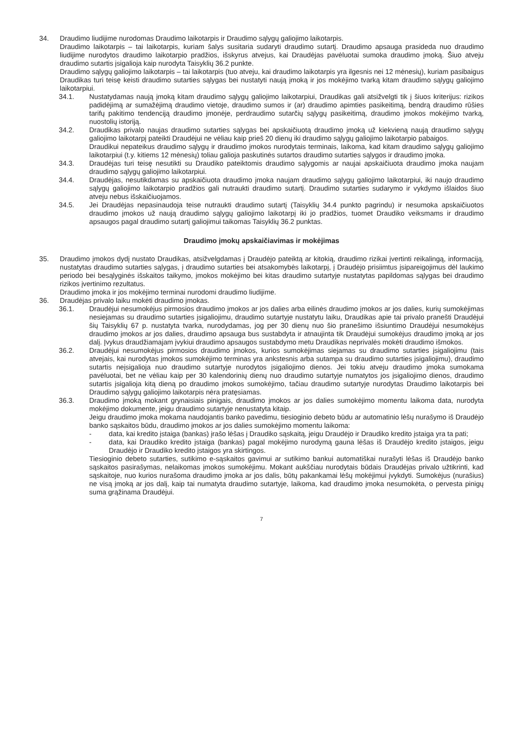34. Draudimo liudijime nurodomas Draudimo laikotarpis ir Draudimo sąlygų galiojimo laikotarpis.
Draudimo laikotarpis – tai laikotarpis, kuriam šalys susitaria sudaryti draudimo sutartį. Draudimo apsauga prasideda nuo draudimo liudijime nurodytos draudimo laikotarpio pradžios, išskyrus atvejus, kai Draudėjas pavėluotai sumoka draudimo įmoką. Šiuo atveju draudimo sutartis įsigalioja kaip nurodyta Taisyklių 36.2 punkte.
Draudimo sąlygų galiojimo laikotarpis – tai laikotarpis (tuo atveju, kai draudimo laikotarpis yra ilgesnis nei 12 mėnesių), kuriam pasibaigus Draudikas turi teisę keisti draudimo sutarties sąlygas bei nustatyti naują įmoką ir jos mokėjimo tvarką kitam draudimo sąlygų galiojimo laikotarpiui.
34.1. Nustatydamas naują įmoką kitam draudimo sąlygų galiojimo laikotarpiui, Draudikas gali atsižvelgti tik į šiuos kriterijus: rizikos padidėjimą ar sumažėjimą draudimo vietoje, draudimo sumos ir (ar) draudimo apimties pasikeitimą, bendrą draudimo rūšies tarifų pakitimo tendenciją draudimo įmonėje, perdraudimo sutarčių sąlygų pasikeitimą, draudimo įmokos mokėjimo tvarką, nuostolių istoriją.
34.2. Draudikas privalo naujas draudimo sutarties sąlygas bei apskaičiuotą draudimo įmoką už kiekvieną naują draudimo sąlygų galiojimo laikotarpį pateikti Draudėjui ne vėliau kaip prieš 20 dienų iki draudimo sąlygų galiojimo laikotarpio pabaigos.
Draudikui nepateikus draudimo sąlygų ir draudimo įmokos nurodytais terminais, laikoma, kad kitam draudimo sąlygų galiojimo laikotarpiui (t.y. kitiems 12 mėnesių) toliau galioja paskutinės sutartos draudimo sutarties sąlygos ir draudimo įmoka.
34.3. Draudėjas turi teisę nesutikti su Draudiko pateiktomis draudimo sąlygomis ar naujai apskaičiuota draudimo įmoka naujam draudimo sąlygų galiojimo laikotarpiui.
34.4. Draudėjas, nesutikdamas su apskaičiuota draudimo įmoka naujam draudimo sąlygų galiojimo laikotarpiui, iki naujo draudimo sąlygų galiojimo laikotarpio pradžios gali nutraukti draudimo sutartį. Draudimo sutarties sudarymo ir vykdymo išlaidos šiuo atveju nebus išskaičiuojamos.
34.5. Jei Draudėjas nepasinaudoja teise nutraukti draudimo sutartį (Taisyklių 34.4 punkto pagrindu) ir nesumoka apskaičiuotos draudimo įmokos už naują draudimo sąlygų galiojimo laikotarpį iki jo pradžios, tuomet Draudiko veiksmams ir draudimo apsaugos pagal draudimo sutartį galiojimui taikomas Taisyklių 36.2 punktas.
Draudimo įmokų apskaičiavimas ir mokėjimas
35. Draudimo įmokos dydį nustato Draudikas, atsižvelgdamas į Draudėjo pateiktą ar kitokią, draudimo rizikai įvertinti reikalingą, informaciją, nustatytas draudimo sutarties sąlygas, į draudimo sutarties bei atsakomybės laikotarpį, į Draudėjo prisiimtus įsipareigojimus dėl laukimo periodo bei besąlyginės išskaitos taikymo, įmokos mokėjimo bei kitas draudimo sutartyje nustatytas papildomas sąlygas bei draudimo rizikos įvertinimo rezultatus.
Draudimo įmoka ir jos mokėjimo terminai nurodomi draudimo liudijime.
36. Draudėjas privalo laiku mokėti draudimo įmokas.
36.1. Draudėjui nesumokėjus pirmosios draudimo įmokos ar jos dalies arba eilinės draudimo įmokos ar jos dalies, kurių sumokėjimas nesiejamas su draudimo sutarties įsigaliojimu, draudimo sutartyje nustatytu laiku, Draudikas apie tai privalo pranešti Draudėjui šių Taisyklių 67 p. nustatyta tvarka, nurodydamas, jog per 30 dienų nuo šio pranešimo išsiuntimo Draudėjui nesumokėjus draudimo įmokos ar jos dalies, draudimo apsauga bus sustabdyta ir atnaujinta tik Draudėjui sumokėjus draudimo įmoką ar jos dalį. Įvykus draudžiamajam įvykiui draudimo apsaugos sustabdymo metu Draudikas neprivalės mokėti draudimo išmokos.
36.2. Draudėjui nesumokėjus pirmosios draudimo įmokos, kurios sumokėjimas siejamas su draudimo sutarties įsigaliojimu (tais atvejais, kai nurodytas įmokos sumokėjimo terminas yra ankstesnis arba sutampa su draudimo sutarties įsigaliojimu), draudimo sutartis neįsigalioja nuo draudimo sutartyje nurodytos įsigaliojimo dienos. Jei tokiu atveju draudimo įmoka sumokama pavėluotai, bet ne vėliau kaip per 30 kalendorinių dienų nuo draudimo sutartyje numatytos jos įsigaliojimo dienos, draudimo sutartis įsigalioja kitą dieną po draudimo įmokos sumokėjimo, tačiau draudimo sutartyje nurodytas Draudimo laikotarpis bei Draudimo sąlygų galiojimo laikotarpis nėra pratęsiamas.
36.3. Draudimo įmoką mokant grynaisiais pinigais, draudimo įmokos ar jos dalies sumokėjimo momentu laikoma data, nurodyta mokėjimo dokumente, jeigu draudimo sutartyje nenustatyta kitaip.
Jeigu draudimo įmoka mokama naudojantis banko pavedimu, tiesioginio debeto būdu ar automatinio lėšų nurašymo iš Draudėjo banko sąskaitos būdu, draudimo įmokos ar jos dalies sumokėjimo momentu laikoma:
- data, kai kredito įstaiga (bankas) įrašo lėšas į Draudiko sąskaitą, jeigu Draudėjo ir Draudiko kredito įstaiga yra ta pati;
- data, kai Draudiko kredito įstaiga (bankas) pagal mokėjimo nurodymą gauna lėšas iš Draudėjo kredito įstaigos, jeigu Draudėjo ir Draudiko kredito įstaigos yra skirtingos.
Tiesioginio debeto sutarties, sutikimo e-sąskaitos gavimui ar sutikimo bankui automatiškai nurašyti lėšas iš Draudėjo banko sąskaitos pasirašymas, nelaikomas įmokos sumokėjimu. Mokant aukščiau nurodytais būdais Draudėjas privalo užtikrinti, kad sąskaitoje, nuo kurios nurašoma draudimo įmoka ar jos dalis, būtų pakankamai lėšų mokėjimui įvykdyti. Sumokėjus (nurašius) ne visą įmoką ar jos dalį, kaip tai numatyta draudimo sutartyje, laikoma, kad draudimo įmoka nesumokėta, o pervesta pinigų suma grąžinama Draudėjui.
7